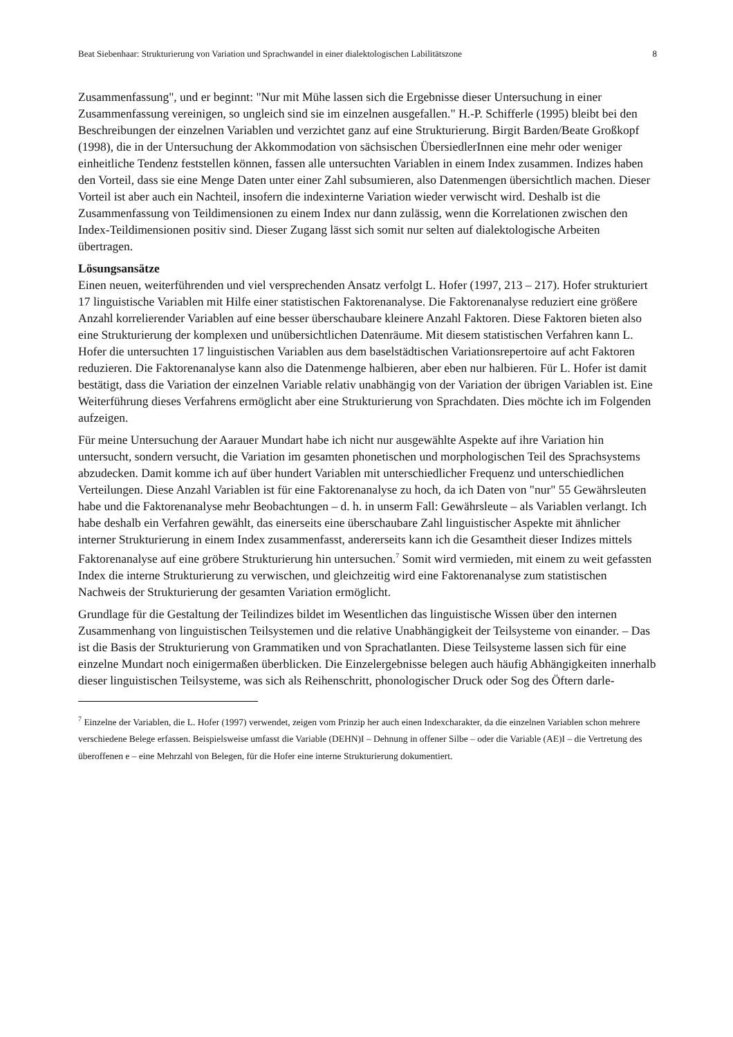Beat Siebenhaar: Strukturierung von Variation und Sprachwandel in einer dialektologischen Labilitätszone 8
Zusammenfassung", und er beginnt: "Nur mit Mühe lassen sich die Ergebnisse dieser Untersuchung in einer Zusammenfassung vereinigen, so ungleich sind sie im einzelnen ausgefallen." H.-P. Schifferle (1995) bleibt bei den Beschreibungen der einzelnen Variablen und verzichtet ganz auf eine Strukturierung. Birgit Barden/Beate Großkopf (1998), die in der Untersuchung der Akkommodation von sächsischen ÜbersiedlerInnen eine mehr oder weniger einheitliche Tendenz feststellen können, fassen alle untersuchten Variablen in einem Index zusammen. Indizes haben den Vorteil, dass sie eine Menge Daten unter einer Zahl subsumieren, also Datenmengen übersichtlich machen. Dieser Vorteil ist aber auch ein Nachteil, insofern die indexinterne Variation wieder verwischt wird. Deshalb ist die Zusammenfassung von Teildimensionen zu einem Index nur dann zulässig, wenn die Korrelationen zwischen den Index-Teildimensionen positiv sind. Dieser Zugang lässt sich somit nur selten auf dialektologische Arbeiten übertragen.
Lösungsansätze
Einen neuen, weiterführenden und viel versprechenden Ansatz verfolgt L. Hofer (1997, 213 – 217). Hofer strukturiert 17 linguistische Variablen mit Hilfe einer statistischen Faktorenanalyse. Die Faktorenanalyse reduziert eine größere Anzahl korrelierender Variablen auf eine besser überschaubare kleinere Anzahl Faktoren. Diese Faktoren bieten also eine Strukturierung der komplexen und unübersichtlichen Datenräume. Mit diesem statistischen Verfahren kann L. Hofer die untersuchten 17 linguistischen Variablen aus dem baselstädtischen Variationsrepertoire auf acht Faktoren reduzieren. Die Faktorenanalyse kann also die Datenmenge halbieren, aber eben nur halbieren. Für L. Hofer ist damit bestätigt, dass die Variation der einzelnen Variable relativ unabhängig von der Variation der übrigen Variablen ist. Eine Weiterführung dieses Verfahrens ermöglicht aber eine Strukturierung von Sprachdaten. Dies möchte ich im Folgenden aufzeigen.
Für meine Untersuchung der Aarauer Mundart habe ich nicht nur ausgewählte Aspekte auf ihre Variation hin untersucht, sondern versucht, die Variation im gesamten phonetischen und morphologischen Teil des Sprachsystems abzudecken. Damit komme ich auf über hundert Variablen mit unterschiedlicher Frequenz und unterschiedlichen Verteilungen. Diese Anzahl Variablen ist für eine Faktorenanalyse zu hoch, da ich Daten von "nur" 55 Gewährsleuten habe und die Faktorenanalyse mehr Beobachtungen – d. h. in unserm Fall: Gewährsleute – als Variablen verlangt. Ich habe deshalb ein Verfahren gewählt, das einerseits eine überschaubare Zahl linguistischer Aspekte mit ähnlicher interner Strukturierung in einem Index zusammenfasst, andererseits kann ich die Gesamtheit dieser Indizes mittels Faktorenanalyse auf eine gröbere Strukturierung hin untersuchen.<sup>7</sup> Somit wird vermieden, mit einem zu weit gefassten Index die interne Strukturierung zu verwischen, und gleichzeitig wird eine Faktorenanalyse zum statistischen Nachweis der Strukturierung der gesamten Variation ermöglicht.
Grundlage für die Gestaltung der Teilindizes bildet im Wesentlichen das linguistische Wissen über den internen Zusammenhang von linguistischen Teilsystemen und die relative Unabhängigkeit der Teilsysteme von einander. – Das ist die Basis der Strukturierung von Grammatiken und von Sprachatlanten. Diese Teilsysteme lassen sich für eine einzelne Mundart noch einigermaßen überblicken. Die Einzelergebnisse belegen auch häufig Abhängigkeiten innerhalb dieser linguistischen Teilsysteme, was sich als Reihenschritt, phonologischer Druck oder Sog des Öftern darle-
<sup>7</sup> Einzelne der Variablen, die L. Hofer (1997) verwendet, zeigen vom Prinzip her auch einen Indexcharakter, da die einzelnen Variablen schon mehrere verschiedene Belege erfassen. Beispielsweise umfasst die Variable (DEHN)I – Dehnung in offener Silbe – oder die Variable (AE)I – die Vertretung des überoffenen e – eine Mehrzahl von Belegen, für die Hofer eine interne Strukturierung dokumentiert.